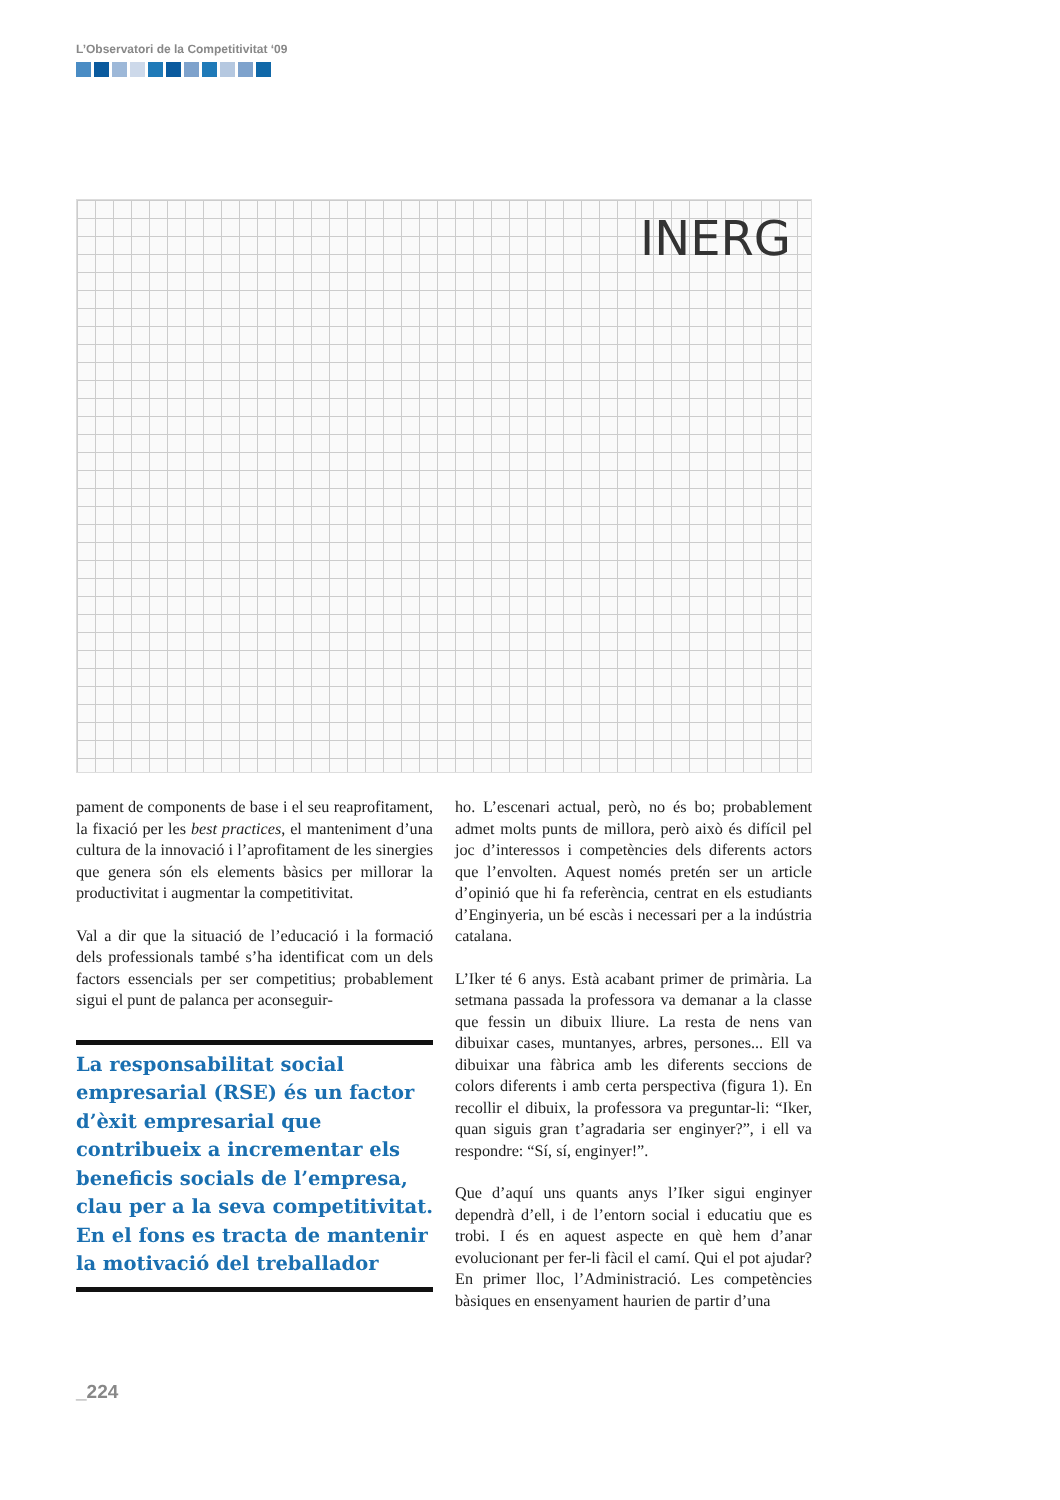L’Observatori de la Competitivitat ‘09
INERG
pament de components de base i el seu reaprofitament, la fixació per les best practices, el manteniment d’una cultura de la innovació i l’aprofitament de les sinergies que genera són els elements bàsics per millorar la productivitat i augmentar la competitivitat.
Val a dir que la situació de l’educació i la formació dels professionals també s’ha identificat com un dels factors essencials per ser competitius; probablement sigui el punt de palanca per aconseguir-
La responsabilitat social empresarial (RSE) és un factor d’èxit empresarial que contribueix a incrementar els beneficis socials de l’empresa, clau per a la seva competitivitat. En el fons es tracta de mantenir la motivació del treballador
ho. L’escenari actual, però, no és bo; probablement admet molts punts de millora, però això és difícil pel joc d’interessos i competències dels diferents actors que l’envolten. Aquest només pretén ser un article d’opinió que hi fa referència, centrat en els estudiants d’Enginyeria, un bé escàs i necessari per a la indústria catalana.
L’Iker té 6 anys. Està acabant primer de primària. La setmana passada la professora va demanar a la classe que fessin un dibuix lliure. La resta de nens van dibuixar cases, muntanyes, arbres, persones... Ell va dibuixar una fàbrica amb les diferents seccions de colors diferents i amb certa perspectiva (figura 1). En recollir el dibuix, la professora va preguntar-li: “Iker, quan siguis gran t’agradaria ser enginyer?”, i ell va respondre: “Sí, sí, enginyer!”.
Que d’aquí uns quants anys l’Iker sigui enginyer dependrà d’ell, i de l’entorn social i educatiu que es trobi. I és en aquest aspecte en què hem d’anar evolucionant per fer-li fàcil el camí. Qui el pot ajudar? En primer lloc, l’Administració. Les competències bàsiques en ensenyament haurien de partir d’una
_224